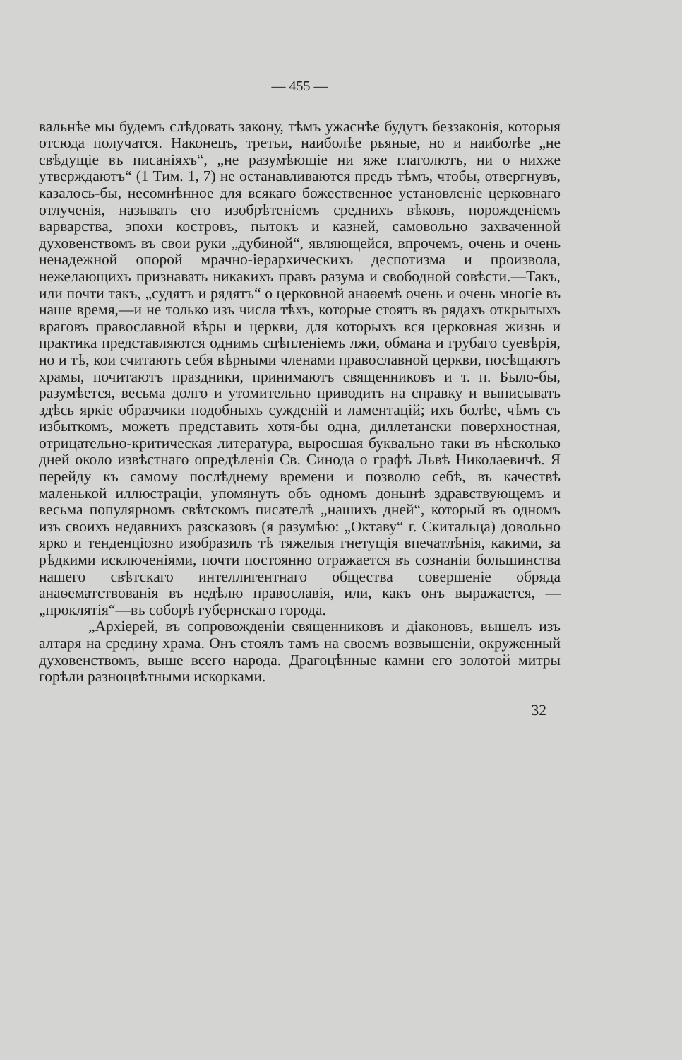— 455 —
вальнѣе мы будемъ слѣдовать закону, тѣмъ ужаснѣе будутъ беззаконія, которыя отсюда получатся. Наконецъ, третьи, наиболѣе рьяные, но и наиболѣе „не свѣдущіе въ писаніяхъ“, „не разумѣющіе ни яже глаголютъ, ни о нихже утверждаютъ“ (1 Тим. 1, 7) не останавливаются предъ тѣмъ, чтобы, отвергнувъ, казалось-бы, несомнѣнное для всякаго божественное установленіе церковнаго отлученія, называть его изобрѣтеніемъ среднихъ вѣковъ, порожденіемъ варварства, эпохи костровъ, пытокъ и казней, самовольно захваченной духовенствомъ въ свои руки „дубиной“, являющейся, впрочемъ, очень и очень ненадежной опорой мрачно-іерархическихъ деспотизма и произвола, нежелающихъ признавать никакихъ правъ разума и свободной совѣсти.—Такъ, или почти такъ, „судятъ и рядятъ“ о церковной анаѳемѣ очень и очень многіе въ наше время,—и не только изъ числа тѣхъ, которые стоятъ въ рядахъ открытыхъ враговъ православной вѣры и церкви, для которыхъ вся церковная жизнь и практика представляются однимъ сцѣпленіемъ лжи, обмана и грубаго суевѣрія, но и тѣ, кои считаютъ себя вѣрными членами православной церкви, посѣщаютъ храмы, почитаютъ праздники, принимаютъ священниковъ и т. п. Было-бы, разумѣется, весьма долго и утомительно приводить на справку и выписывать здѣсь яркіе образчики подобныхъ сужденій и ламентацій; ихъ болѣе, чѣмъ съ избыткомъ, можетъ представить хотя-бы одна, диллетански поверхностная, отрицательно-критическая литература, выросшая буквально таки въ нѣсколько дней около извѣстнаго опредѣленія Св. Синода о графѣ Львѣ Николаевичѣ. Я перейду къ самому послѣднему времени и позволю себѣ, въ качествѣ маленькой иллюстраціи, упомянуть объ одномъ донынѣ здравствующемъ и весьма популярномъ свѣтскомъ писателѣ „нашихъ дней“, который въ одномъ изъ своихъ недавнихъ разсказовъ (я разумѣю: „Октаву“ г. Скитальца) довольно ярко и тенденціозно изобразилъ тѣ тяжелыя гнетущія впечатлѣнія, какими, за рѣдкими исключеніями, почти постоянно отражается въ сознаніи большинства нашего свѣтскаго интеллигентнаго общества совершеніе обряда анаѳематствованія въ недѣлю православія, или, какъ онъ выражается, —„проклятія“—въ соборѣ губернскаго города.
„Архіерей, въ сопровожденіи священниковъ и діаконовъ, вышелъ изъ алтаря на средину храма. Онъ стоялъ тамъ на своемъ возвышеніи, окруженный духовенствомъ, выше всего народа. Драгоцѣнные камни его золотой митры горѣли разноцвѣтными искорками.
32